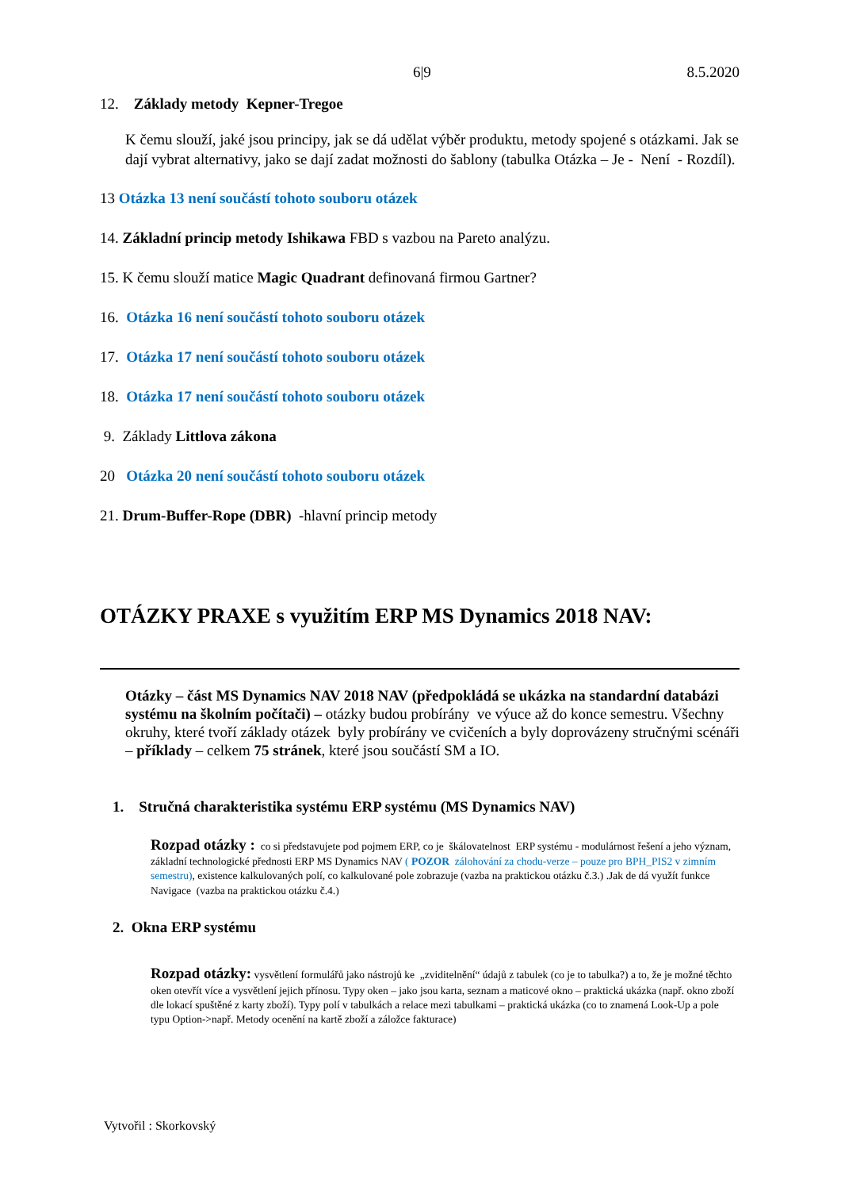6|9 8.5.2020
12. Základy metody Kepner-Tregoe
K čemu slouží, jaké jsou principy, jak se dá udělat výběr produktu, metody spojené s otázkami. Jak se dají vybrat alternativy, jako se dají zadat možnosti do šablony (tabulka Otázka – Je - Není - Rozdíl).
13 Otázka 13 není součástí tohoto souboru otázek
14. Základní princip metody Ishikawa FBD s vazbou na Pareto analýzu.
15. K čemu slouží matice Magic Quadrant definovaná firmou Gartner?
16. Otázka 16 není součástí tohoto souboru otázek
17. Otázka 17 není součástí tohoto souboru otázek
18. Otázka 17 není součástí tohoto souboru otázek
9. Základy Littlova zákona
20 Otázka 20 není součástí tohoto souboru otázek
21. Drum-Buffer-Rope (DBR) -hlavní princip metody
OTÁZKY PRAXE s využitím ERP MS Dynamics 2018 NAV:
Otázky – část MS Dynamics NAV 2018 NAV (předpokládá se ukázka na standardní databázi systému na školním počítači) – otázky budou probírány ve výuce až do konce semestru. Všechny okruhy, které tvoří základy otázek byly probírány ve cvičeních a byly doprovázeny stručnými scénáři – příklady – celkem 75 stránek, které jsou součástí SM a IO.
1. Stručná charakteristika systému ERP systému (MS Dynamics NAV)
Rozpad otázky : co si představujete pod pojmem ERP, co je škálovatelnost ERP systému - modulárnost řešení a jeho význam, základní technologické přednosti ERP MS Dynamics NAV ( POZOR zálohování za chodu-verze – pouze pro BPH_PIS2 v zimním semestru), existence kalkulovaných polí, co kalkulované pole zobrazuje (vazba na praktickou otázku č.3.) .Jak de dá využít funkce Navigace (vazba na praktickou otázku č.4.)
2. Okna ERP systému
Rozpad otázky: vysvětlení formulářů jako nástrojů ke „zviditelnění“ údajů z tabulek (co je to tabulka?) a to, že je možné těchto oken otevřít více a vysvětlení jejich přínosu. Typy oken – jako jsou karta, seznam a maticové okno – praktická ukázka (např. okno zboží dle lokací spuštěné z karty zboží). Typy polí v tabulkách a relace mezi tabulkami – praktická ukázka (co to znamená Look-Up a pole typu Option->např. Metody ocenění na kartě zboží a záložce fakturace)
Vytvořil : Skorkovský